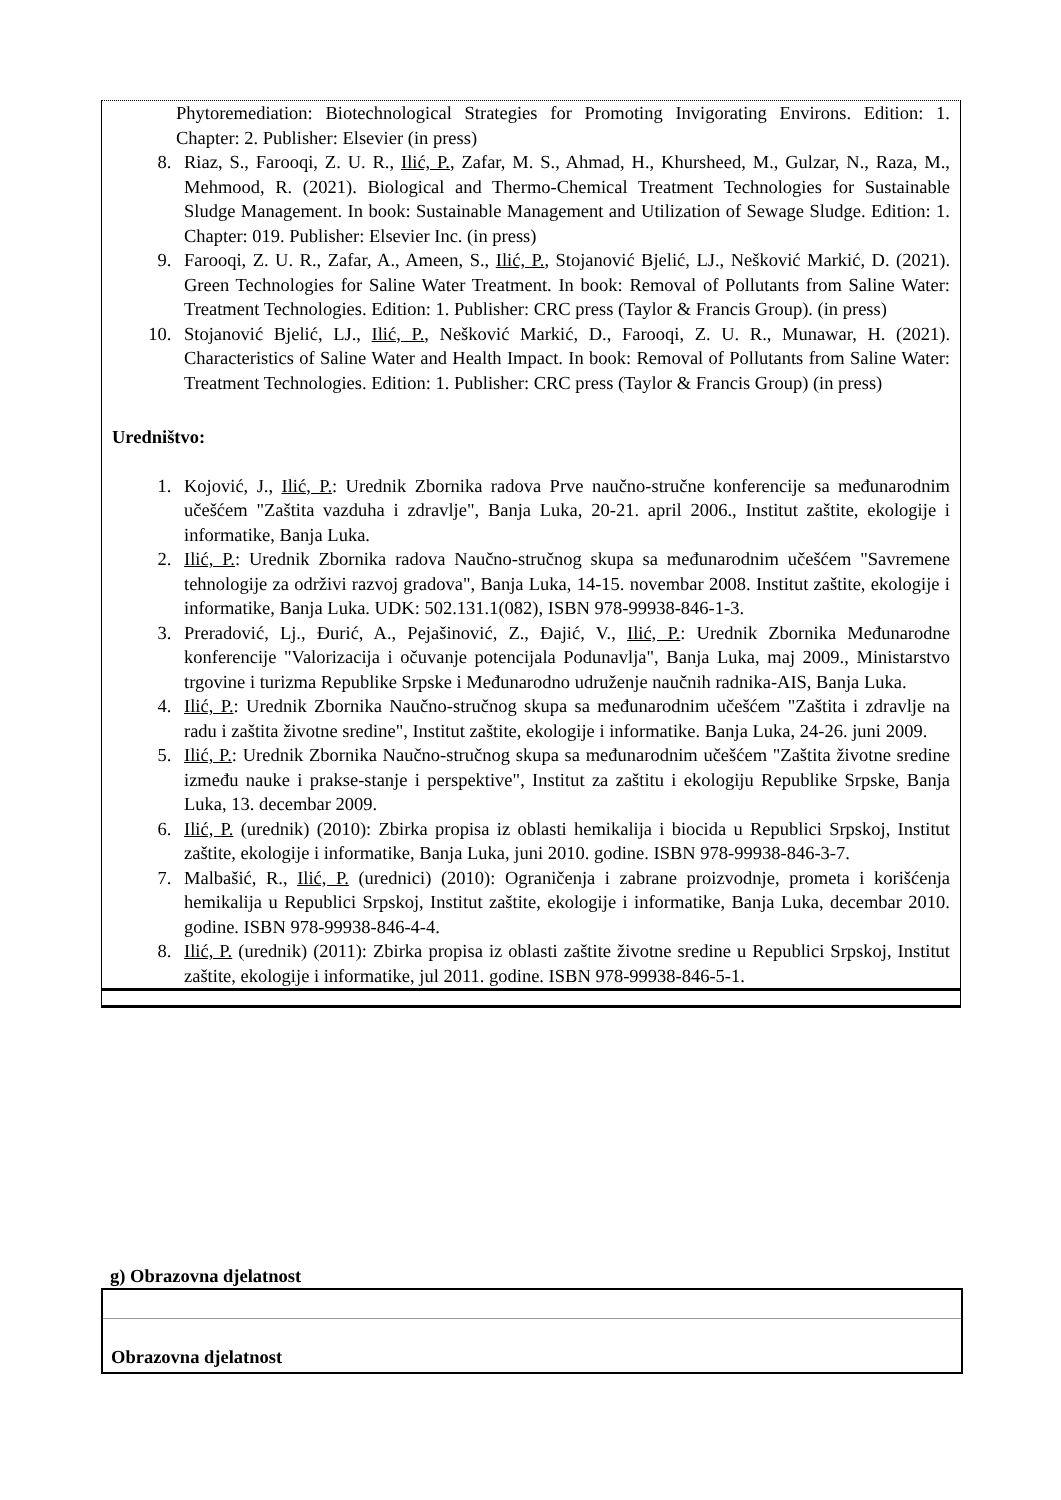Phytoremediation: Biotechnological Strategies for Promoting Invigorating Environs. Edition: 1. Chapter: 2. Publisher: Elsevier (in press)
8. Riaz, S., Farooqi, Z. U. R., Ilić, P., Zafar, M. S., Ahmad, H., Khursheed, M., Gulzar, N., Raza, M., Mehmood, R. (2021). Biological and Thermo-Chemical Treatment Technologies for Sustainable Sludge Management. In book: Sustainable Management and Utilization of Sewage Sludge. Edition: 1. Chapter: 019. Publisher: Elsevier Inc. (in press)
9. Farooqi, Z. U. R., Zafar, A., Ameen, S., Ilić, P., Stojanović Bjelić, LJ., Nešković Markić, D. (2021). Green Technologies for Saline Water Treatment. In book: Removal of Pollutants from Saline Water: Treatment Technologies. Edition: 1. Publisher: CRC press (Taylor & Francis Group). (in press)
10. Stojanović Bjelić, LJ., Ilić, P., Nešković Markić, D., Farooqi, Z. U. R., Munawar, H. (2021). Characteristics of Saline Water and Health Impact. In book: Removal of Pollutants from Saline Water: Treatment Technologies. Edition: 1. Publisher: CRC press (Taylor & Francis Group) (in press)
Uredništvo:
1. Kojović, J., Ilić, P.: Urednik Zbornika radova Prve naučno-stručne konferencije sa međunarodnim učešćem "Zaštita vazduha i zdravlje", Banja Luka, 20-21. april 2006., Institut zaštite, ekologije i informatike, Banja Luka.
2. Ilić, P.: Urednik Zbornika radova Naučno-stručnog skupa sa međunarodnim učešćem "Savremene tehnologije za održivi razvoj gradova", Banja Luka, 14-15. novembar 2008. Institut zaštite, ekologije i informatike, Banja Luka. UDK: 502.131.1(082), ISBN 978-99938-846-1-3.
3. Preradović, Lj., Đurić, A., Pejašinović, Z., Đajić, V., Ilić, P.: Urednik Zbornika Međunarodne konferencije "Valorizacija i očuvanje potencijala Podunavlja", Banja Luka, maj 2009., Ministarstvo trgovine i turizma Republike Srpske i Međunarodno udruženje naučnih radnika-AIS, Banja Luka.
4. Ilić, P.: Urednik Zbornika Naučno-stručnog skupa sa međunarodnim učešćem "Zaštita i zdravlje na radu i zaštita životne sredine", Institut zaštite, ekologije i informatike. Banja Luka, 24-26. juni 2009.
5. Ilić, P.: Urednik Zbornika Naučno-stručnog skupa sa međunarodnim učešćem "Zaštita životne sredine između nauke i prakse-stanje i perspektive", Institut za zaštitu i ekologiju Republike Srpske, Banja Luka, 13. decembar 2009.
6. Ilić, P. (urednik) (2010): Zbirka propisa iz oblasti hemikalija i biocida u Republici Srpskoj, Institut zaštite, ekologije i informatike, Banja Luka, juni 2010. godine. ISBN 978-99938-846-3-7.
7. Malbašić, R., Ilić, P. (urednici) (2010): Ograničenja i zabrane proizvodnje, prometa i korišćenja hemikalija u Republici Srpskoj, Institut zaštite, ekologije i informatike, Banja Luka, decembar 2010. godine. ISBN 978-99938-846-4-4.
8. Ilić, P. (urednik) (2011): Zbirka propisa iz oblasti zaštite životne sredine u Republici Srpskoj, Institut zaštite, ekologije i informatike, jul 2011. godine. ISBN 978-99938-846-5-1.
g) Obrazovna djelatnost
Obrazovna djelatnost